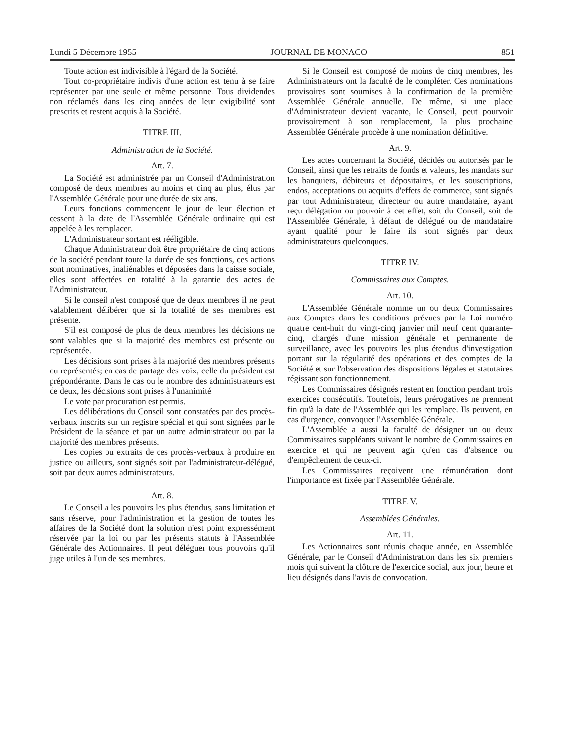Lundi 5 Décembre 1955 JOURNAL DE MONACO 851
Toute action est indivisible à l'égard de la Société.
Tout co-propriétaire indivis d'une action est tenu à se faire représenter par une seule et même personne. Tous dividendes non réclamés dans les cinq années de leur exigibilité sont prescrits et restent acquis à la Société.
TITRE III.
Administration de la Société.
Art. 7.
La Société est administrée par un Conseil d'Administration composé de deux membres au moins et cinq au plus, élus par l'Assemblée Générale pour une durée de six ans.
Leurs fonctions commencent le jour de leur élection et cessent à la date de l'Assemblée Générale ordinaire qui est appelée à les remplacer.
L'Administrateur sortant est rééligible.
Chaque Administrateur doit être propriétaire de cinq actions de la société pendant toute la durée de ses fonctions, ces actions sont nominatives, inaliénables et déposées dans la caisse sociale, elles sont affectées en totalité à la garantie des actes de l'Administrateur.
Si le conseil n'est composé que de deux membres il ne peut valablement délibérer que si la totalité de ses membres est présente.
S'il est composé de plus de deux membres les décisions ne sont valables que si la majorité des membres est présente ou représentée.
Les décisions sont prises à la majorité des membres présents ou représentés; en cas de partage des voix, celle du président est prépondérante. Dans le cas ou le nombre des administrateurs est de deux, les décisions sont prises à l'unanimité.
Le vote par procuration est permis.
Les délibérations du Conseil sont constatées par des procès-verbaux inscrits sur un registre spécial et qui sont signées par le Président de la séance et par un autre administrateur ou par la majorité des membres présents.
Les copies ou extraits de ces procès-verbaux à produire en justice ou ailleurs, sont signés soit par l'administrateur-délégué, soit par deux autres administrateurs.
Art. 8.
Le Conseil a les pouvoirs les plus étendus, sans limitation et sans réserve, pour l'administration et la gestion de toutes les affaires de la Société dont la solution n'est point expressément réservée par la loi ou par les présents statuts à l'Assemblée Générale des Actionnaires. Il peut déléguer tous pouvoirs qu'il juge utiles à l'un de ses membres.
Si le Conseil est composé de moins de cinq membres, les Administrateurs ont la faculté de le compléter. Ces nominations provisoires sont soumises à la confirmation de la première Assemblée Générale annuelle. De même, si une place d'Administrateur devient vacante, le Conseil, peut pourvoir provisoirement à son remplacement, la plus prochaine Assemblée Générale procède à une nomination définitive.
Art. 9.
Les actes concernant la Société, décidés ou autorisés par le Conseil, ainsi que les retraits de fonds et valeurs, les mandats sur les banquiers, débiteurs et dépositaires, et les souscriptions, endos, acceptations ou acquits d'effets de commerce, sont signés par tout Administrateur, directeur ou autre mandataire, ayant reçu délégation ou pouvoir à cet effet, soit du Conseil, soit de l'Assemblée Générale, à défaut de délégué ou de mandataire ayant qualité pour le faire ils sont signés par deux administrateurs quelconques.
TITRE IV.
Commissaires aux Comptes.
Art. 10.
L'Assemblée Générale nomme un ou deux Commissaires aux Comptes dans les conditions prévues par la Loi numéro quatre cent-huit du vingt-cinq janvier mil neuf cent quarante-cinq, chargés d'une mission générale et permanente de surveillance, avec les pouvoirs les plus étendus d'investigation portant sur la régularité des opérations et des comptes de la Société et sur l'observation des dispositions légales et statutaires régissant son fonctionnement.
Les Commissaires désignés restent en fonction pendant trois exercices consécutifs. Toutefois, leurs prérogatives ne prennent fin qu'à la date de l'Assemblée qui les remplace. Ils peuvent, en cas d'urgence, convoquer l'Assemblée Générale.
L'Assemblée a aussi la faculté de désigner un ou deux Commissaires suppléants suivant le nombre de Commissaires en exercice et qui ne peuvent agir qu'en cas d'absence ou d'empêchement de ceux-ci.
Les Commissaires reçoivent une rémunération dont l'importance est fixée par l'Assemblée Générale.
TITRE V.
Assemblées Générales.
Art. 11.
Les Actionnaires sont réunis chaque année, en Assemblée Générale, par le Conseil d'Administration dans les six premiers mois qui suivent la clôture de l'exercice social, aux jour, heure et lieu désignés dans l'avis de convocation.